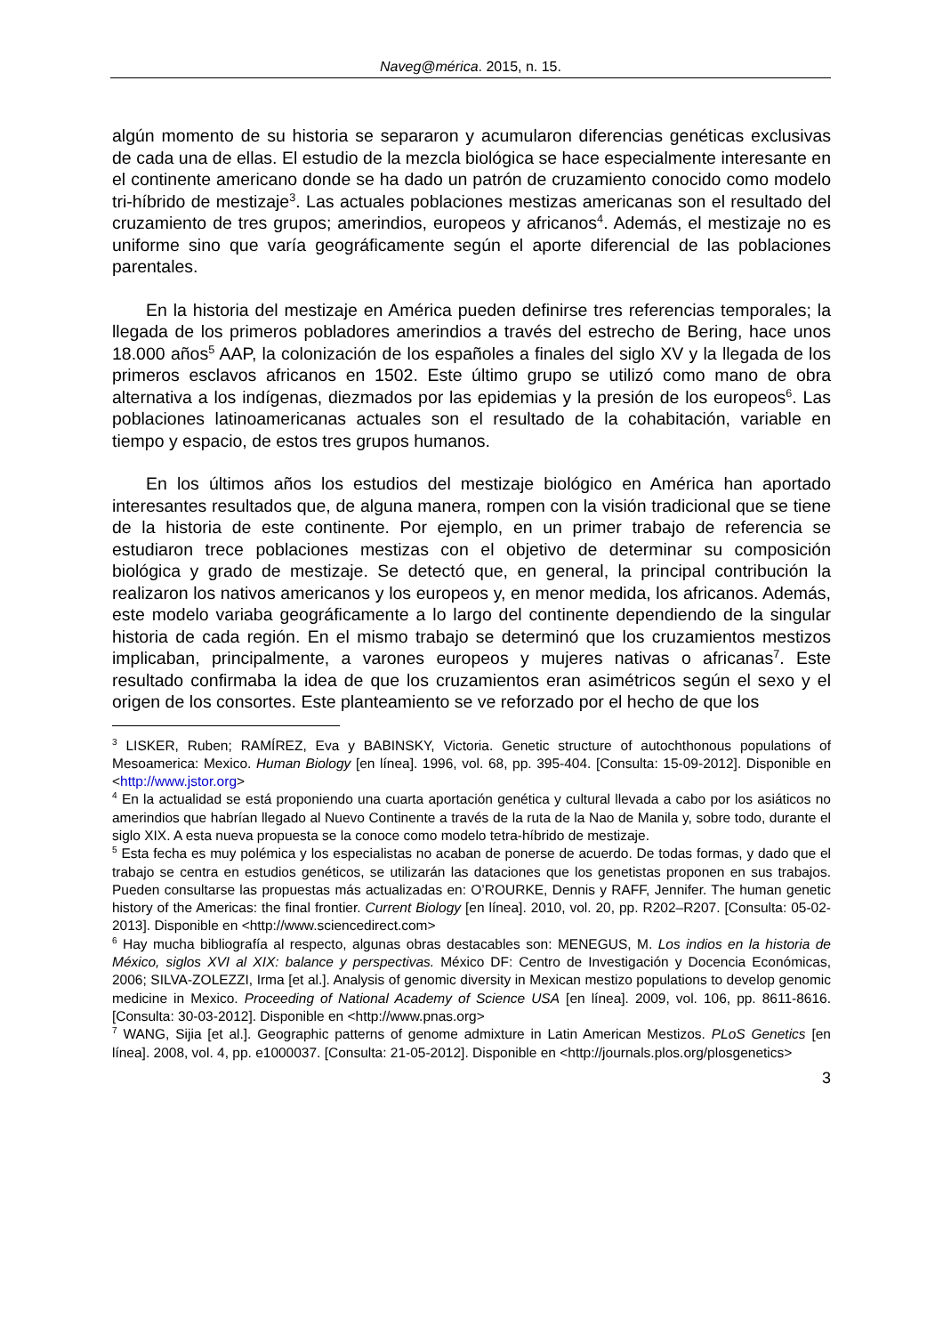Naveg@mérica. 2015, n. 15.
algún momento de su historia se separaron y acumularon diferencias genéticas exclusivas de cada una de ellas. El estudio de la mezcla biológica se hace especialmente interesante en el continente americano donde se ha dado un patrón de cruzamiento conocido como modelo tri-híbrido de mestizaje<sup>3</sup>. Las actuales poblaciones mestizas americanas son el resultado del cruzamiento de tres grupos; amerindios, europeos y africanos<sup>4</sup>. Además, el mestizaje no es uniforme sino que varía geográficamente según el aporte diferencial de las poblaciones parentales.
En la historia del mestizaje en América pueden definirse tres referencias temporales; la llegada de los primeros pobladores amerindios a través del estrecho de Bering, hace unos 18.000 años<sup>5</sup> AAP, la colonización de los españoles a finales del siglo XV y la llegada de los primeros esclavos africanos en 1502. Este último grupo se utilizó como mano de obra alternativa a los indígenas, diezmados por las epidemias y la presión de los europeos<sup>6</sup>. Las poblaciones latinoamericanas actuales son el resultado de la cohabitación, variable en tiempo y espacio, de estos tres grupos humanos.
En los últimos años los estudios del mestizaje biológico en América han aportado interesantes resultados que, de alguna manera, rompen con la visión tradicional que se tiene de la historia de este continente. Por ejemplo, en un primer trabajo de referencia se estudiaron trece poblaciones mestizas con el objetivo de determinar su composición biológica y grado de mestizaje. Se detectó que, en general, la principal contribución la realizaron los nativos americanos y los europeos y, en menor medida, los africanos. Además, este modelo variaba geográficamente a lo largo del continente dependiendo de la singular historia de cada región. En el mismo trabajo se determinó que los cruzamientos mestizos implicaban, principalmente, a varones europeos y mujeres nativas o africanas<sup>7</sup>. Este resultado confirmaba la idea de que los cruzamientos eran asimétricos según el sexo y el origen de los consortes. Este planteamiento se ve reforzado por el hecho de que los
<sup>3</sup> LISKER, Ruben; RAMÍREZ, Eva y BABINSKY, Victoria. Genetic structure of autochthonous populations of Mesoamerica: Mexico. Human Biology [en línea]. 1996, vol. 68, pp. 395-404. [Consulta: 15-09-2012]. Disponible en <http://www.jstor.org>
<sup>4</sup> En la actualidad se está proponiendo una cuarta aportación genética y cultural llevada a cabo por los asiáticos no amerindios que habrían llegado al Nuevo Continente a través de la ruta de la Nao de Manila y, sobre todo, durante el siglo XIX. A esta nueva propuesta se la conoce como modelo tetra-híbrido de mestizaje.
<sup>5</sup> Esta fecha es muy polémica y los especialistas no acaban de ponerse de acuerdo. De todas formas, y dado que el trabajo se centra en estudios genéticos, se utilizarán las dataciones que los genetistas proponen en sus trabajos. Pueden consultarse las propuestas más actualizadas en: O’ROURKE, Dennis y RAFF, Jennifer. The human genetic history of the Americas: the final frontier. Current Biology [en línea]. 2010, vol. 20, pp. R202–R207. [Consulta: 05-02-2013]. Disponible en <http://www.sciencedirect.com>
<sup>6</sup> Hay mucha bibliografía al respecto, algunas obras destacables son: MENEGUS, M. Los indios en la historia de México, siglos XVI al XIX: balance y perspectivas. México DF: Centro de Investigación y Docencia Económicas, 2006; SILVA-ZOLEZZI, Irma [et al.]. Analysis of genomic diversity in Mexican mestizo populations to develop genomic medicine in Mexico. Proceeding of National Academy of Science USA [en línea]. 2009, vol. 106, pp. 8611-8616. [Consulta: 30-03-2012]. Disponible en <http://www.pnas.org>
<sup>7</sup> WANG, Sijia [et al.]. Geographic patterns of genome admixture in Latin American Mestizos. PLoS Genetics [en línea]. 2008, vol. 4, pp. e1000037. [Consulta: 21-05-2012]. Disponible en <http://journals.plos.org/plosgenetics>
3